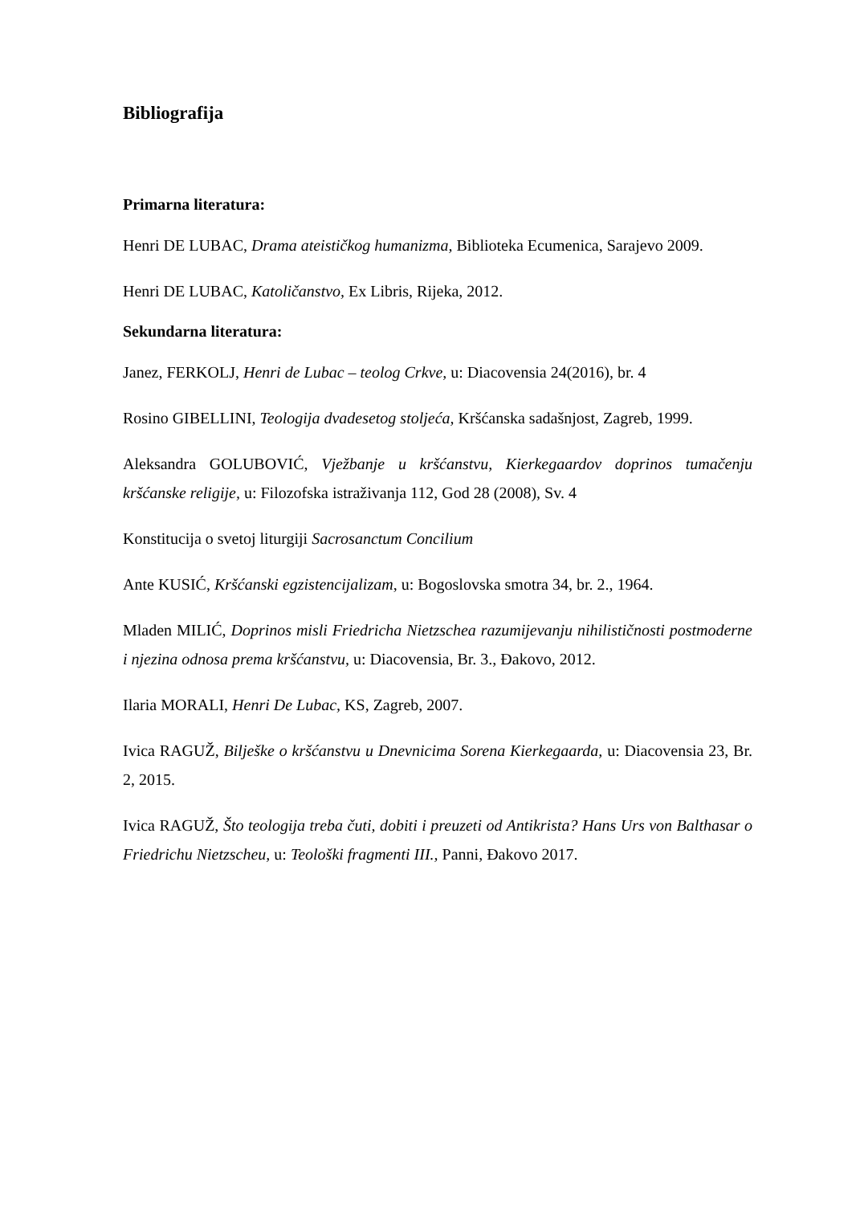Bibliografija
Primarna literatura:
Henri DE LUBAC, Drama ateističkog humanizma, Biblioteka Ecumenica, Sarajevo 2009.
Henri DE LUBAC, Katoličanstvo, Ex Libris, Rijeka, 2012.
Sekundarna literatura:
Janez, FERKOLJ, Henri de Lubac – teolog Crkve, u: Diacovensia 24(2016), br. 4
Rosino GIBELLINI, Teologija dvadesetog stoljeća, Kršćanska sadašnjost, Zagreb, 1999.
Aleksandra GOLUBOVIĆ, Vježbanje u kršćanstvu, Kierkegaardov doprinos tumačenju kršćanske religije, u: Filozofska istraživanja 112, God 28 (2008), Sv. 4
Konstitucija o svetoj liturgiji Sacrosanctum Concilium
Ante KUSIĆ, Kršćanski egzistencijalizam, u: Bogoslovska smotra 34, br. 2., 1964.
Mladen MILIĆ, Doprinos misli Friedricha Nietzschea razumijevanju nihilističnosti postmoderne i njezina odnosa prema kršćanstvu, u: Diacovensia, Br. 3., Đakovo, 2012.
Ilaria MORALI, Henri De Lubac, KS, Zagreb, 2007.
Ivica RAGUŽ, Bilješke o kršćanstvu u Dnevnicima Sorena Kierkegaarda, u: Diacovensia 23, Br. 2, 2015.
Ivica RAGUŽ, Što teologija treba čuti, dobiti i preuzeti od Antikrista? Hans Urs von Balthasar o Friedrichu Nietzscheu, u: Teološki fragmenti III., Panni, Đakovo 2017.